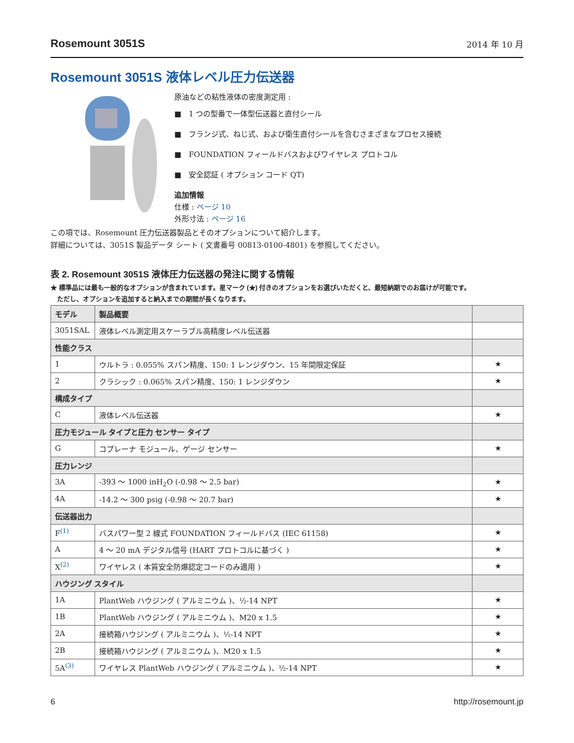Rosemount 3051S 2014 年 10 月
Rosemount 3051S 液体レベル圧力伝送器
原油などの粘性液体の密度測定用 :
■　1 つの型番で一体型伝送器と直付シール
■　フランジ式、ねじ式、および衛生直付シールを含むさまざまなプロセス接続
■　FOUNDATION フィールドバスおよびワイヤレス プロトコル
■　安全認証 ( オプション コード QT)
追加情報
仕様 : ページ 10
外形寸法 : ページ 16
この項では、Rosemount 圧力伝送器製品とそのオプションについて紹介します。
詳細については、3051S 製品データ シート ( 文書番号 00813-0100-4801) を参照してください。
表 2. Rosemount 3051S 液体圧力伝送器の発注に関する情報
★ 標準品には最も一般的なオプションが含まれています。星マーク (★) 付きのオプションをお選びいただくと、最短納期でのお届けが可能です。
　ただし、オプションを追加すると納入までの期間が長くなります。
| モデル | 製品概要 | |
| --- | --- | --- |
| 3051SAL | 液体レベル測定用スケーラブル高精度レベル伝送器 | |
| 性能クラス | | |
| 1 | ウルトラ : 0.055% スパン精度、150: 1 レンジダウン、15 年間限定保証 | ★ |
| 2 | クラシック : 0.065% スパン精度、150: 1 レンジダウン | ★ |
| 構成タイプ | | |
| C | 液体レベル伝送器 | ★ |
| 圧力モジュール タイプと圧力 センサー タイプ | | |
| G | コプレーナ モジュール、ゲージ センサー | ★ |
| 圧力レンジ | | |
| 3A | -393 ～ 1000 inH<sub>2</sub>O (-0.98 ～ 2.5 bar) | ★ |
| 4A | -14.2 ～ 300 psig (-0.98 ～ 20.7 bar) | ★ |
| 伝送器出力 | | |
| F<sup>(1)</sup> | バスパワー型 2 線式 FOUNDATION フィールドバス (IEC 61158) | ★ |
| A | 4 ～ 20 mA デジタル信号 (HART プロトコルに基づく ) | ★ |
| X<sup>(2)</sup> | ワイヤレス ( 本質安全防爆認定コードのみ適用 ) | ★ |
| ハウジング スタイル | | |
| 1A | PlantWeb ハウジング ( アルミニウム )、½-14 NPT | ★ |
| 1B | PlantWeb ハウジング ( アルミニウム )、M20 x 1.5 | ★ |
| 2A | 接続箱ハウジング ( アルミニウム )、½-14 NPT | ★ |
| 2B | 接続箱ハウジング ( アルミニウム )、M20 x 1.5 | ★ |
| 5A<sup>(3)</sup> | ワイヤレス PlantWeb ハウジング ( アルミニウム )、½-14 NPT | ★ |
6 http://rosemount.jp